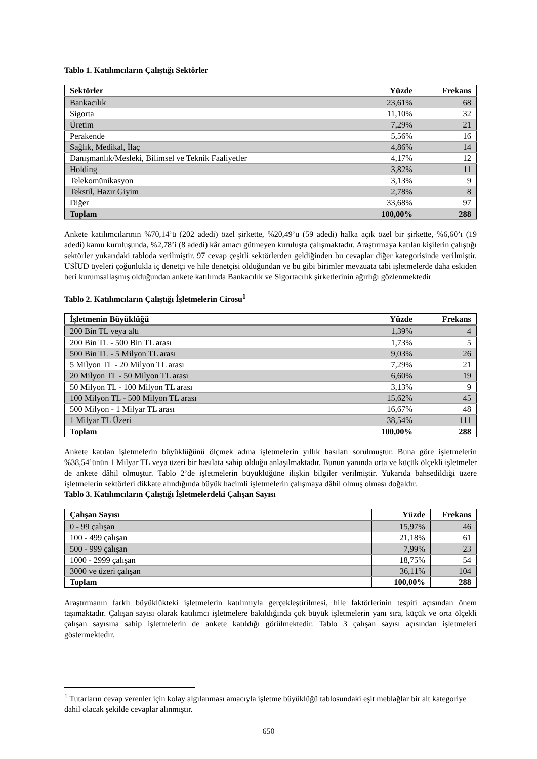Tablo 1. Katılımcıların Çalıştığı Sektörler
| Sektörler | Yüzde | Frekans |
| --- | --- | --- |
| Bankacılık | 23,61% | 68 |
| Sigorta | 11,10% | 32 |
| Üretim | 7,29% | 21 |
| Perakende | 5,56% | 16 |
| Sağlık, Medikal, İlaç | 4,86% | 14 |
| Danışmanlık/Mesleki, Bilimsel ve Teknik Faaliyetler | 4,17% | 12 |
| Holding | 3,82% | 11 |
| Telekomünikasyon | 3,13% | 9 |
| Tekstil, Hazır Giyim | 2,78% | 8 |
| Diğer | 33,68% | 97 |
| Toplam | 100,00% | 288 |
Ankete katılımcılarının %70,14’ü (202 adedi) özel şirkette, %20,49’u (59 adedi) halka açık özel bir şirkette, %6,60’ı (19 adedi) kamu kuruluşunda, %2,78’i (8 adedi) kâr amacı gütmeyen kuruluşta çalışmaktadır. Araştırmaya katılan kişilerin çalıştığı sektörler yukarıdaki tabloda verilmiştir. 97 cevap çeşitli sektörlerden geldiğinden bu cevaplar diğer kategorisinde verilmiştir. USİUD üyeleri çoğunlukla iç denetçi ve hile denetçisi olduğundan ve bu gibi birimler mevzuata tabi işletmelerde daha eskiden beri kurumsallaşmış olduğundan ankete katılımda Bankacılık ve Sigortacılık şirketlerinin ağırlığı gözlenmektedir
Tablo 2. Katılımcıların Çalıştığı İşletmelerin Cirosu<sup>1</sup>
| İşletmenin Büyüklüğü | Yüzde | Frekans |
| --- | --- | --- |
| 200 Bin TL veya altı | 1,39% | 4 |
| 200 Bin TL - 500 Bin TL arası | 1,73% | 5 |
| 500 Bin TL - 5 Milyon TL arası | 9,03% | 26 |
| 5 Milyon TL - 20 Milyon TL arası | 7,29% | 21 |
| 20 Milyon TL - 50 Milyon TL arası | 6,60% | 19 |
| 50 Milyon TL - 100 Milyon TL arası | 3,13% | 9 |
| 100 Milyon TL - 500 Milyon TL arası | 15,62% | 45 |
| 500 Milyon - 1 Milyar TL arası | 16,67% | 48 |
| 1 Milyar TL Üzeri | 38,54% | 111 |
| Toplam | 100,00% | 288 |
Ankete katılan işletmelerin büyüklüğünü ölçmek adına işletmelerin yıllık hasılatı sorulmuştur. Buna göre işletmelerin %38,54’ünün 1 Milyar TL veya üzeri bir hasılata sahip olduğu anlaşılmaktadır. Bunun yanında orta ve küçük ölçekli işletmeler de ankete dâhil olmuştur. Tablo 2’de işletmelerin büyüklüğüne ilişkin bilgiler verilmiştir. Yukarıda bahsedildiği üzere işletmelerin sektörleri dikkate alındığında büyük hacimli işletmelerin çalışmaya dâhil olmuş olması doğaldır.
Tablo 3. Katılımcıların Çalıştığı İşletmelerdeki Çalışan Sayısı
| Çalışan Sayısı | Yüzde | Frekans |
| --- | --- | --- |
| 0 - 99 çalışan | 15,97% | 46 |
| 100 - 499 çalışan | 21,18% | 61 |
| 500 - 999 çalışan | 7,99% | 23 |
| 1000 - 2999 çalışan | 18,75% | 54 |
| 3000 ve üzeri çalışan | 36,11% | 104 |
| Toplam | 100,00% | 288 |
Araştırmanın farklı büyüklükteki işletmelerin katılımıyla gerçekleştirilmesi, hile faktörlerinin tespiti açısından önem taşımaktadır. Çalışan sayısı olarak katılımcı işletmelere bakıldığında çok büyük işletmelerin yanı sıra, küçük ve orta ölçekli çalışan sayısına sahip işletmelerin de ankete katıldığı görülmektedir. Tablo 3 çalışan sayısı açısından işletmeleri göstermektedir.
<sup>1</sup> Tutarların cevap verenler için kolay algılanması amacıyla işletme büyüklüğü tablosundaki eşit meblağlar bir alt kategoriye dahil olacak şekilde cevaplar alınmıştır.
650